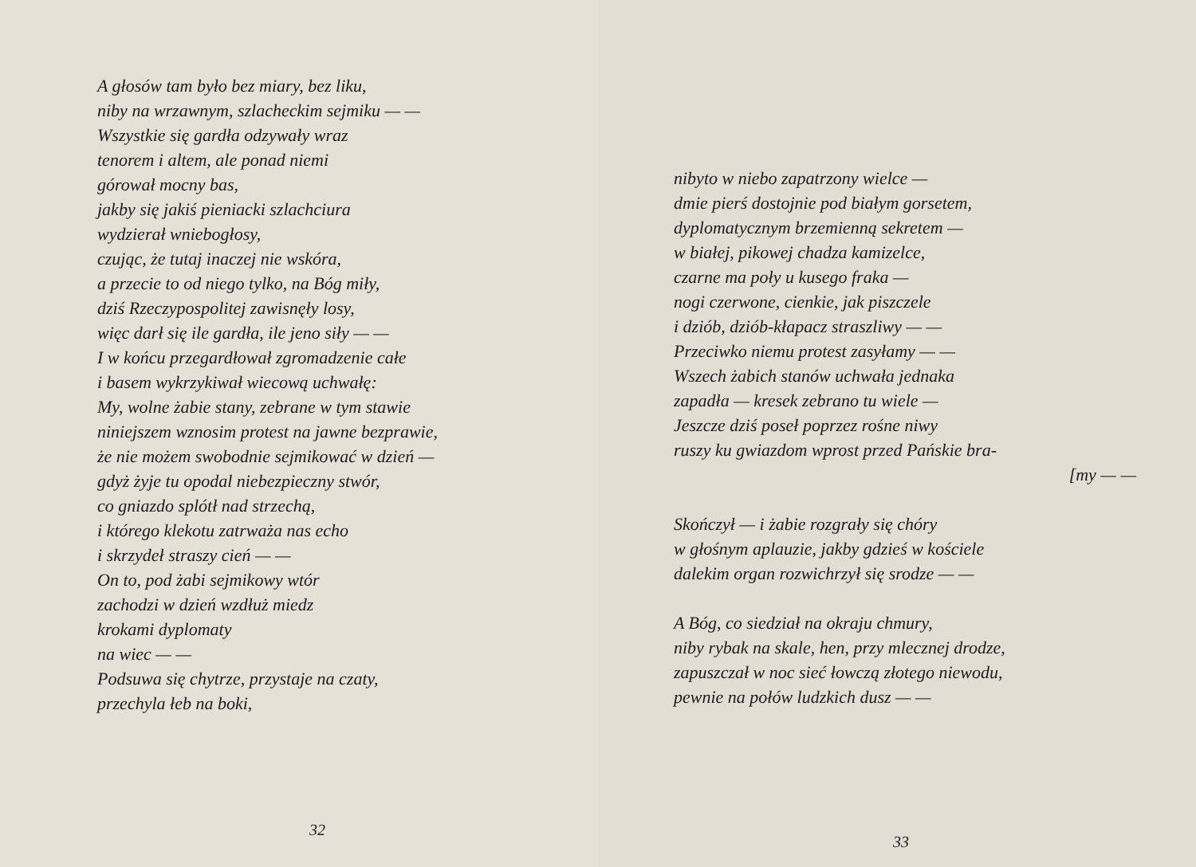A głosów tam było bez miary, bez liku,
niby na wrzawnym, szlacheckim sejmiku — —
Wszystkie się gardła odzywały wraz
tenorem i altem, ale ponad niemi
górował mocny bas,
jakby się jakiś pieniacki szlachciura
wydzierał wniebogłosy,
czując, że tutaj inaczej nie wskóra,
a przecie to od niego tylko, na Bóg miły,
dziś Rzeczypospolitej zawisnęły losy,
więc darł się ile gardła, ile jeno siły — —
I w końcu przegardłował zgromadzenie całe
i basem wykrzykiwał wiecową uchwałę:
My, wolne żabie stany, zebrane w tym stawie
niniejszem wznosim protest na jawne bezprawie,
że nie możem swobodnie sejmikować w dzień —
gdyż żyje tu opodal niebezpieczny stwór,
co gniazdo splótł nad strzechą,
i którego klekotu zatrważa nas echo
i skrzydeł straszy cień — —
On to, pod żabi sejmikowy wtór
zachodzi w dzień wzdłuż miedz
krokami dyplomaty
na wiec — —
Podsuwa się chytrze, przystaje na czaty,
przechyla łeb na boki,
32
nibyto w niebo zapatrzony wielce —
dmie pierś dostojnie pod białym gorsetem,
dyplomatycznym brzemienną sekretem —
w białej, pikowej chadza kamizelce,
czarne ma poły u kusego fraka —
nogi czerwone, cienkie, jak piszczele
i dziób, dziób-kłapacz straszliwy — —
Przeciwko niemu protest zasyłamy — —
Wszech żabich stanów uchwała jednaka
zapadła — kresek zebrano tu wiele —
Jeszcze dziś poseł poprzez rośne niwy
ruszy ku gwiazdom wprost przed Pańskie bra-
[my — —
Skończył — i żabie rozgrały się chóry
w głośnym aplauzie, jakby gdzieś w kościele
dalekim organ rozwichrzył się srodze — —
A Bóg, co siedział na okraju chmury,
niby rybak na skale, hen, przy mlecznej drodze,
zapuszczał w noc sieć łowczą złotego niewodu,
pewnie na połów ludzkich dusz — —
33